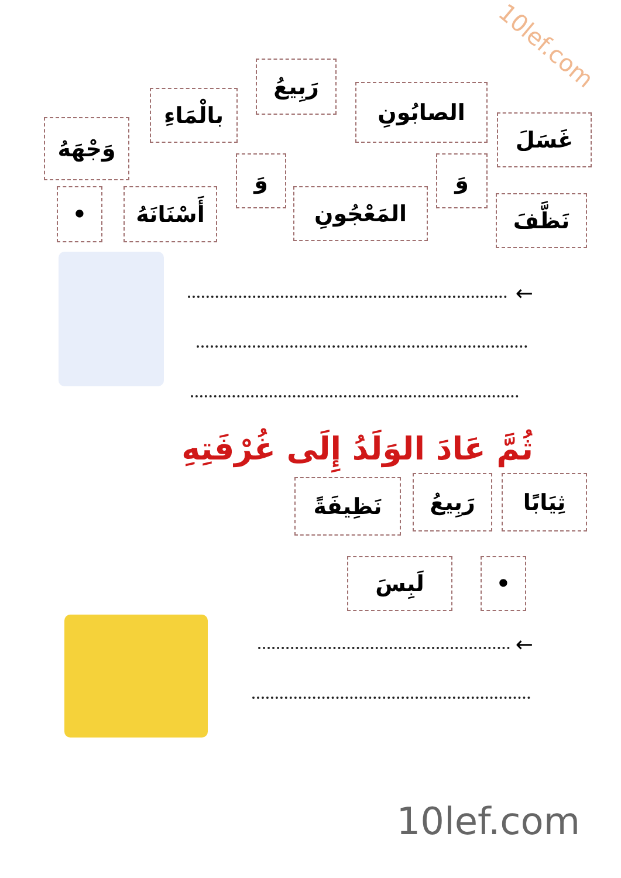10lef.com
غَسَلَ
الصابُونِ
رَبِيعُ
بالْمَاءِ
وَجْهَهُ
نَظَّفَ
وَ
المَعْجُونِ
وَ
أَسْنَانَهُ
•
←
ثُمَّ عَادَ الوَلَدُ إِلَى غُرْفَتِهِ
ثِيَابًا
رَبِيعُ
نَظِيفَةً
• لَبِسَ
←
10lef.com